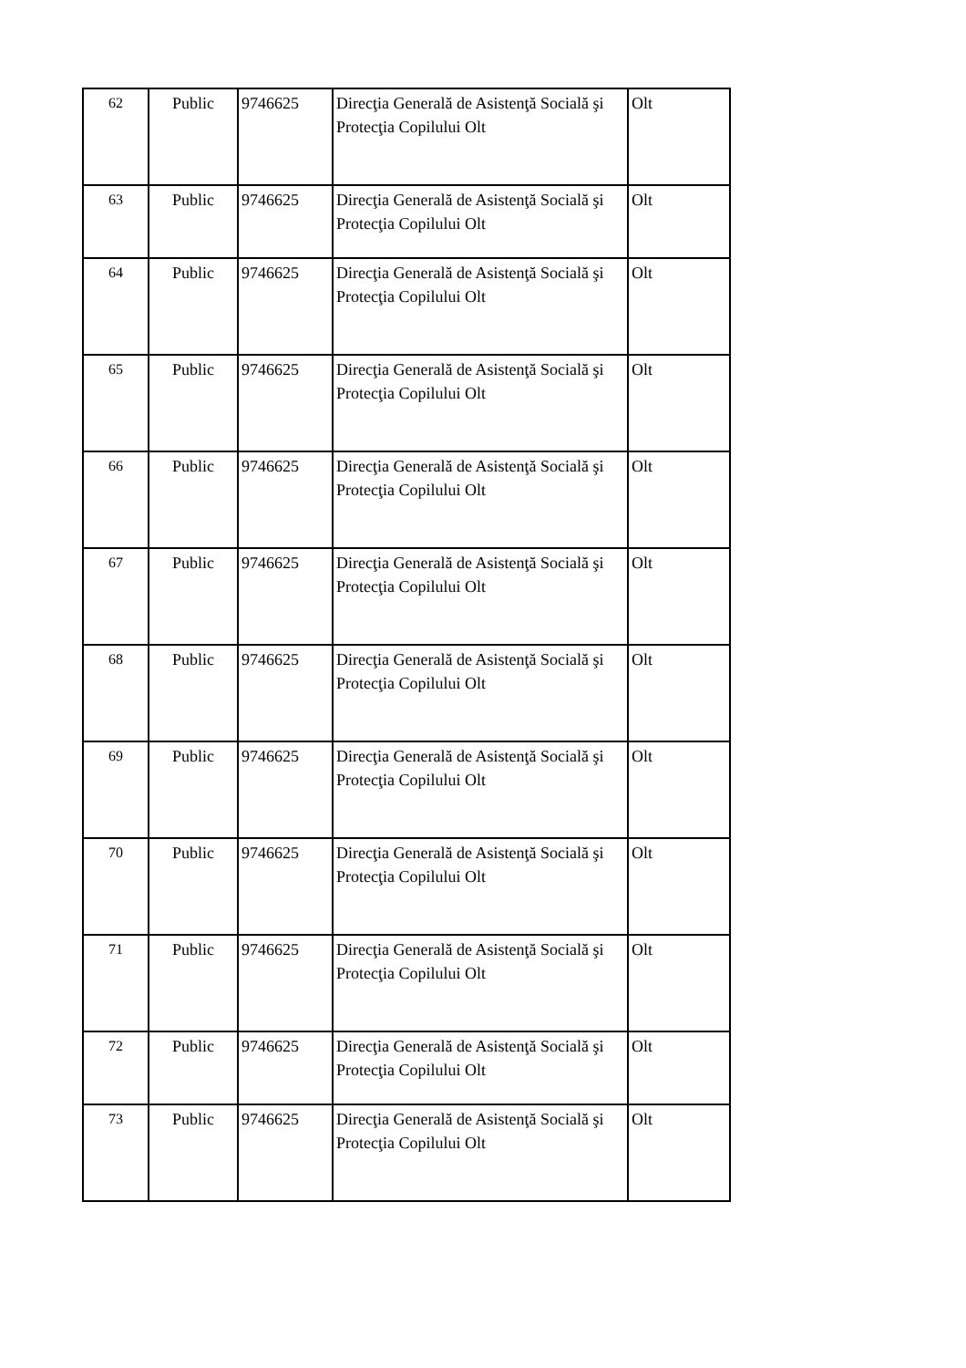| 62 | Public | 9746625 | Direcţia Generală de Asistenţă Socială şi Protecţia Copilului Olt | Olt |
| 63 | Public | 9746625 | Direcţia Generală de Asistenţă Socială şi Protecţia Copilului Olt | Olt |
| 64 | Public | 9746625 | Direcţia Generală de Asistenţă Socială şi Protecţia Copilului Olt | Olt |
| 65 | Public | 9746625 | Direcţia Generală de Asistenţă Socială şi Protecţia Copilului Olt | Olt |
| 66 | Public | 9746625 | Direcţia Generală de Asistenţă Socială şi Protecţia Copilului Olt | Olt |
| 67 | Public | 9746625 | Direcţia Generală de Asistenţă Socială şi Protecţia Copilului Olt | Olt |
| 68 | Public | 9746625 | Direcţia Generală de Asistenţă Socială şi Protecţia Copilului Olt | Olt |
| 69 | Public | 9746625 | Direcţia Generală de Asistenţă Socială şi Protecţia Copilului Olt | Olt |
| 70 | Public | 9746625 | Direcţia Generală de Asistenţă Socială şi Protecţia Copilului Olt | Olt |
| 71 | Public | 9746625 | Direcţia Generală de Asistenţă Socială şi Protecţia Copilului Olt | Olt |
| 72 | Public | 9746625 | Direcţia Generală de Asistenţă Socială şi Protecţia Copilului Olt | Olt |
| 73 | Public | 9746625 | Direcţia Generală de Asistenţă Socială şi Protecţia Copilului Olt | Olt |